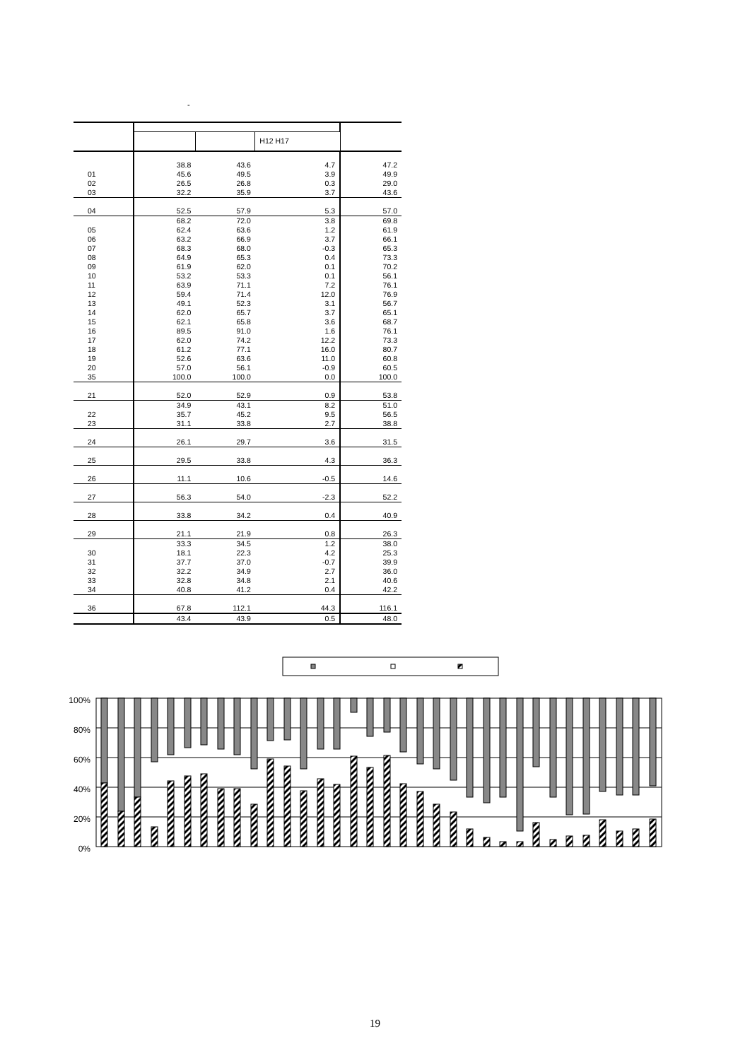-
| | | | H12 H17 | |
| --- | --- | --- | --- | --- |
| | 38.8 | 43.6 | 4.7 | 47.2 |
| 01 | 45.6 | 49.5 | 3.9 | 49.9 |
| 02 | 26.5 | 26.8 | 0.3 | 29.0 |
| 03 | 32.2 | 35.9 | 3.7 | 43.6 |
| 04 | 52.5 | 57.9 | 5.3 | 57.0 |
| | 68.2 | 72.0 | 3.8 | 69.8 |
| 05 | 62.4 | 63.6 | 1.2 | 61.9 |
| 06 | 63.2 | 66.9 | 3.7 | 66.1 |
| 07 | 68.3 | 68.0 | -0.3 | 65.3 |
| 08 | 64.9 | 65.3 | 0.4 | 73.3 |
| 09 | 61.9 | 62.0 | 0.1 | 70.2 |
| 10 | 53.2 | 53.3 | 0.1 | 56.1 |
| 11 | 63.9 | 71.1 | 7.2 | 76.1 |
| 12 | 59.4 | 71.4 | 12.0 | 76.9 |
| 13 | 49.1 | 52.3 | 3.1 | 56.7 |
| 14 | 62.0 | 65.7 | 3.7 | 65.1 |
| 15 | 62.1 | 65.8 | 3.6 | 68.7 |
| 16 | 89.5 | 91.0 | 1.6 | 76.1 |
| 17 | 62.0 | 74.2 | 12.2 | 73.3 |
| 18 | 61.2 | 77.1 | 16.0 | 80.7 |
| 19 | 52.6 | 63.6 | 11.0 | 60.8 |
| 20 | 57.0 | 56.1 | -0.9 | 60.5 |
| 35 | 100.0 | 100.0 | 0.0 | 100.0 |
| 21 | 52.0 | 52.9 | 0.9 | 53.8 |
| | 34.9 | 43.1 | 8.2 | 51.0 |
| 22 | 35.7 | 45.2 | 9.5 | 56.5 |
| 23 | 31.1 | 33.8 | 2.7 | 38.8 |
| 24 | 26.1 | 29.7 | 3.6 | 31.5 |
| 25 | 29.5 | 33.8 | 4.3 | 36.3 |
| 26 | 11.1 | 10.6 | -0.5 | 14.6 |
| 27 | 56.3 | 54.0 | -2.3 | 52.2 |
| 28 | 33.8 | 34.2 | 0.4 | 40.9 |
| 29 | 21.1 | 21.9 | 0.8 | 26.3 |
| | 33.3 | 34.5 | 1.2 | 38.0 |
| 30 | 18.1 | 22.3 | 4.2 | 25.3 |
| 31 | 37.7 | 37.0 | -0.7 | 39.9 |
| 32 | 32.2 | 34.9 | 2.7 | 36.0 |
| 33 | 32.8 | 34.8 | 2.1 | 40.6 |
| 34 | 40.8 | 41.2 | 0.4 | 42.2 |
| 36 | 67.8 | 112.1 | 44.3 | 116.1 |
| | 43.4 | 43.9 | 0.5 | 48.0 |
100%
80%
60%
40%
20%
0%
19